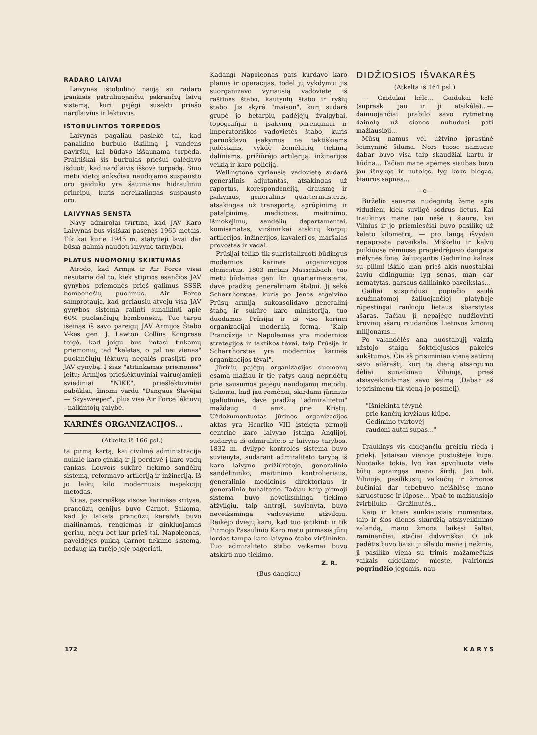RADARO LAIVAI
Laivynas ištobulino naują su radaro įrankiais patruliuojančių pakrančių laivų sistemą, kuri pajėgi susekti priešo nardlaivius ir lėktuvus.
IŠTOBULINTOS TORPEDOS
Laivynas pagaliau pasiekė tai, kad panaikino burbulo iškilimą į vandens paviršių, kai būdavo iššaunama torpeda. Praktiškai šis burbulas priešui galėdavo išduoti, kad nardlaivis iššovė torpedą. Šiuo metu vietoj anksčiau naudojamo suspausto oro gaiduko yra šauunama hidrauliniu principu, kuris nereikalingas suspausto oro.
LAIVYNAS SENSTA
Navy admirolai tvirtina, kad JAV Karo Laivynas bus visiškai pasenęs 1965 metais. Tik kai kurie 1945 m. statytieji lavai dar būsią galima naudoti laivyno tarnybai.
PLATUS NUOMONIŲ SKIRTUMAS
Atrodo, kad Armija ir Air Force visai nesutaria dėl to, kiek stiprios esančios JAV gynybos priemonės prieš galimus SSSR bombonešių puolimus. Air Force samprotauja, kad geriausiu atveju visa JAV gynybos sistema galinti sunaikinti apie 60% puolančiųjų bombonešių. Tuo tarpu išeinąs iš savo pareigų JAV Armijos Štabo V-kas gen. J. Lawton Collins Kongrese teigė, kad jeigu bus imtasi tinkamų priemonių, tad "keletas, o gal nei vienas" puolančiųjų lėktuvų negalės praslįsti pro JAV gynybą. Į šias "atitinkamas priemones" įeitų: Armijos priešlėktuviniai vairuojamieji sviediniai "NIKE", priešlėktuviniai pabūklai, žinomi vardu "Dangaus Šlavėjai — Skysweeper", plus visa Air Force lėktuvų - naikintojų galybė.
KARINĖS ORGANIZACIJOS...
(Atkelta iš 166 psl.)
ta pirmą kartą, kai civilinė administracija nukalė karo ginklą ir jį perdavė į karo vadų rankas. Louvois sukūrė tiekimo sandėlių sistemą, reformavo artileriją ir inžineriją. Iš jo laikų kilo modernusis inspekcijų metodas.
Kitas, pasireiškęs visose karinėse srityse, prancūzų genijus buvo Carnot. Sakoma, kad jo laikais prancūzų kareivis buvo maitinamas, rengiamas ir ginkluojamas geriau, negu bet kur prieš tai. Napoleonas, paveldėjęs puikią Carnot tiekimo sistemą, nedaug ką turėjo joje pagerinti.
Kadangi Napoleonas pats kurdavo karo planus ir operacijas, todėl jų vykdymui jis suorganizavo vyriausią vadovietę iš raštinės štabo, kautynių štabo ir ryšių štabo. Jis skyrė "maison", kurį sudarė grupė jo betarpių padėjėjų žvalgybai, topografijai ir įsakymų parengimui ir imperatoriškos vadovietės štabo, kuris paruošdavo įsakymus ne taktiškiems judėsiams, vykdė žemėlapių tiekimą daliniams, prižiūrėjo artileriją, inžinerijos veiklą ir karo policiją.
Wellingtone vyriausią vadovietę sudarė generalinis adjutantas, atsakingas už raportus, korespondenciją, drausmę ir įsakymus, generalinis quartermasteris, atsakingas už transportą, aprūpinimą ir patalpinimą, medicinos, maitinimo, išmokėjimų, sandėlių departamentai, komisariatas, viršininkai atskirų korpų: artilerijos, inžinerijos, kavalerijos, maršalas provostas ir vadai.
Prūsijai teliko tik sukristalizuoti būdingus modernios karinės organizacijos elementus. 1803 metais Massenbach, tuo metu būdamas gen. ltn. quartermeisteris, davė pradžią generaliniam štabui. Jį sekė Scharnhorstas, kuris po Jenos atgaivino Prūsų armiją, sukonsolidavo generalinį štabą ir sukūrė karo ministeriją, tuo duodamas Prūsijai ir iš viso karinei organizacijai modernią formą. "Kaip Prancūzija ir Napoleonas yra modernios strategijos ir taktikos tėvai, taip Prūsija ir Scharnhorstas yra modernios karinės organizacijos tėvai".
Jūrinių pajėgų organizacijos duomenų esama mažiau ir tie patys daug nepridėtų prie sausumos pajėgų naudojamų metodų. Sakoma, kad jau romėnai, skirdami jūrinius įgaliotinius, davė pradžią "admiralitetui" maždaug 4 amž. prie Kristų. Uždokumentuotas jūrinės organizacijos aktas yra Henriko VIII įsteigta pirmoji centrinė karo laivyno įstaiga Anglijoj, sudaryta iš admiraliteto ir laivyno tarybos. 1832 m. dvilypė kontrolės sistema buvo suvienyta, sudarant admiraliteto tarybą iš karo laivyno prižiūrėtojo, generalinio sandėlininko, maitinimo kontrolieriaus, generalinio medicinos direktoriaus ir generalinio buhalterio. Tačiau kaip pirmoji sistema buvo neveiksminga tiekimo atžvilgiu, taip antroji, suvienyta, buvo neveiksminga vadovavimo atžvilgiu. Reikėjo dviejų karų, kad tuo įsitikinti ir tik Pirmojo Pasaulinio Karo metu pirmasis jūrų lordas tampa karo laivyno štabo viršininku. Tuo admiraliteto štabo veiksmai buvo atskirti nuo tiekimo.
Z. R.
(Bus daugiau)
DIDŽIOSIOS IŠVAKARĖS
(Atkelta iš 164 psl.)
— Gaidukai kėlė... Gaidukai kėlė (suprask, jau ir ji atsikėlė)...— dainuojančiai prabilo savo rytmetinę dainelę už sienos nubudusi pati mažiausioji...
Mūsų namus vėl užtvino įprastinė šeimyninė šiluma. Nors tuose namuose dabar buvo visa taip skaudžiai kartu ir liūdna... Tačiau mane apėmęs siaubas buvo jau išnykęs ir nutolęs, lyg koks blogas, biaurus sapnas...
—o—
Birželio sausros nudegintą žemę apie vidudienį kiek suvilgė sodrus lietus. Kai traukinys mane jau nešė į šiaurę, kai Vilnius ir jo priemiesčiai buvo pasilikę už keleto kilometrų, — pro langą išvydau nepaprastą paveikslą. Miškelių ir kalvų puikiuose rėmuose pragiedrėjusio dangaus mėlynės fone, žaliuojantis Gedimino kalnas su pilimi iškilo man prieš akis nuostabiai žaviu didingumu; lyg senas, man dar nematytas, garsaus dailininko paveikslas...
Gailiai suspindusi popiečio saulė neužmatomoj žaliuojančioj platybėje rūpestingai rankiojo lietaus išbarstytas ašaras. Tačiau ji nepajėgė nudžiovinti kruvinų ašarų raudančios Lietuvos žmonių milijonams...
Po valandėlės aną nuostabųjį vaizdą užstojo staiga šoktelėjusios pakelės aukštumos. Čia aš prisiminiau vieną satirinį savo eilėraštį, kurį tą dieną atsargumo dėliai sunaikinau Vilniuje, prieš atsisveikindamas savo šeimą (Dabar aš teprisimenu tik vieną jo posmelį).
"Išniekinta tėvynė
prie kančių kryžiaus klūpo.
Gedimino tvirtovėj
raudoni autai supas..."
Traukinys vis didėjančiu greičiu rieda į priekį. Įsitaisau vienoje pustuštėje kupe. Nuotaika tokia, lyg kas spygliuota viela būtų apraizgęs mano širdį. Jau toli, Vilniuje, pasilikusių vaikučių ir žmonos bučiniai dar tebebuvo neišblėsę mano skruostuose ir lūpose... Ypač to mažiausiojo žvirbliuko — Gražinutės...
Kaip ir kitais sunkiausiais momentais, taip ir šios dienos skurdžią atsisveikinimo valandą, mano žmona laikėsi šaltai, raminančiai, stačiai didvyriškai. O juk padėtis buvo baisi: ji išleido mane į nežinią, ji pasiliko viena su trimis mažamečiais vaikais dideliame mieste, įvairiomis pogrindžio jėgomis, nau-
172 K A R Y S